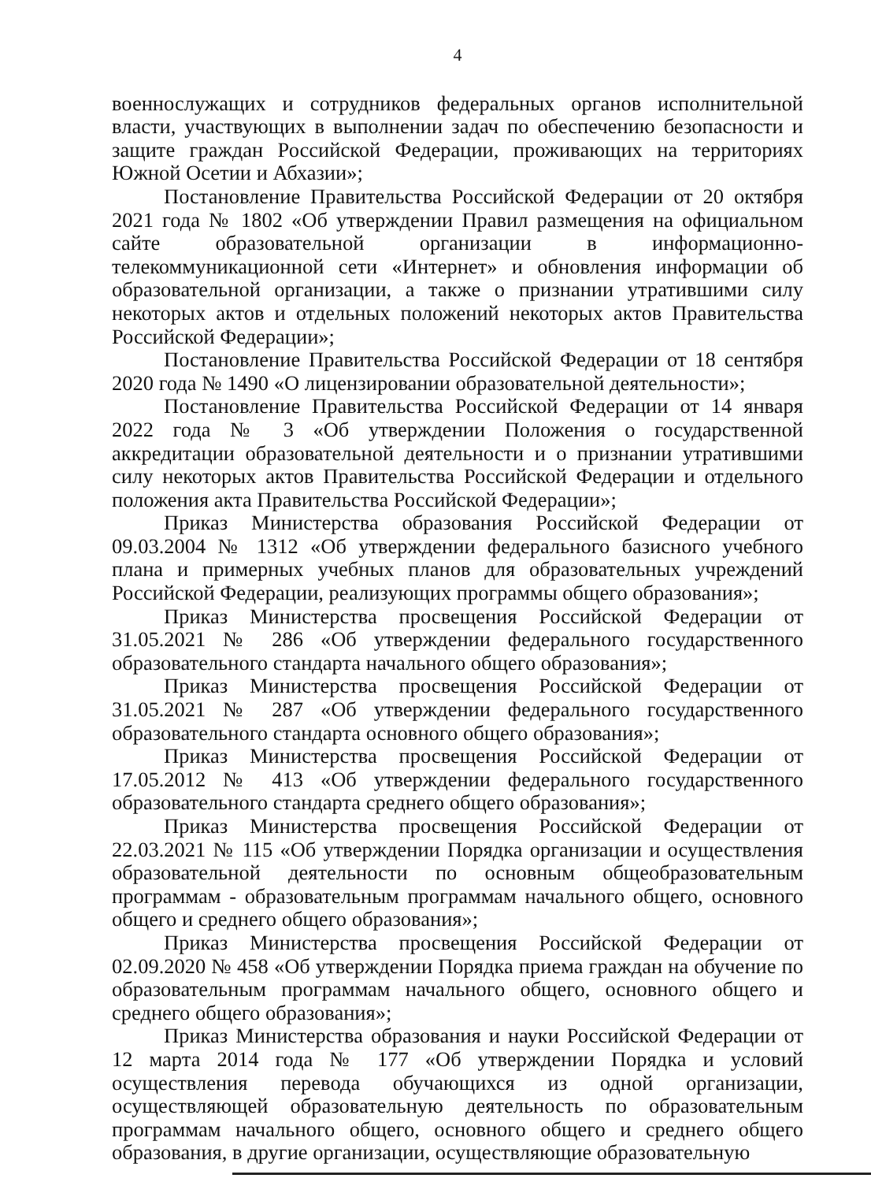4
военнослужащих и сотрудников федеральных органов исполнительной власти, участвующих в выполнении задач по обеспечению безопасности и защите граждан Российской Федерации, проживающих на территориях Южной Осетии и Абхазии»;
Постановление Правительства Российской Федерации от 20 октября 2021 года № 1802 «Об утверждении Правил размещения на официальном сайте образовательной организации в информационно-телекоммуникационной сети «Интернет» и обновления информации об образовательной организации, а также о признании утратившими силу некоторых актов и отдельных положений некоторых актов Правительства Российской Федерации»;
Постановление Правительства Российской Федерации от 18 сентября 2020 года № 1490 «О лицензировании образовательной деятельности»;
Постановление Правительства Российской Федерации от 14 января 2022 года № 3 «Об утверждении Положения о государственной аккредитации образовательной деятельности и о признании утратившими силу некоторых актов Правительства Российской Федерации и отдельного положения акта Правительства Российской Федерации»;
Приказ Министерства образования Российской Федерации от 09.03.2004 № 1312 «Об утверждении федерального базисного учебного плана и примерных учебных планов для образовательных учреждений Российской Федерации, реализующих программы общего образования»;
Приказ Министерства просвещения Российской Федерации от 31.05.2021 № 286 «Об утверждении федерального государственного образовательного стандарта начального общего образования»;
Приказ Министерства просвещения Российской Федерации от 31.05.2021 № 287 «Об утверждении федерального государственного образовательного стандарта основного общего образования»;
Приказ Министерства просвещения Российской Федерации от 17.05.2012 № 413 «Об утверждении федерального государственного образовательного стандарта среднего общего образования»;
Приказ Министерства просвещения Российской Федерации от 22.03.2021 № 115 «Об утверждении Порядка организации и осуществления образовательной деятельности по основным общеобразовательным программам - образовательным программам начального общего, основного общего и среднего общего образования»;
Приказ Министерства просвещения Российской Федерации от 02.09.2020 № 458 «Об утверждении Порядка приема граждан на обучение по образовательным программам начального общего, основного общего и среднего общего образования»;
Приказ Министерства образования и науки Российской Федерации от 12 марта 2014 года № 177 «Об утверждении Порядка и условий осуществления перевода обучающихся из одной организации, осуществляющей образовательную деятельность по образовательным программам начального общего, основного общего и среднего общего образования, в другие организации, осуществляющие образовательную